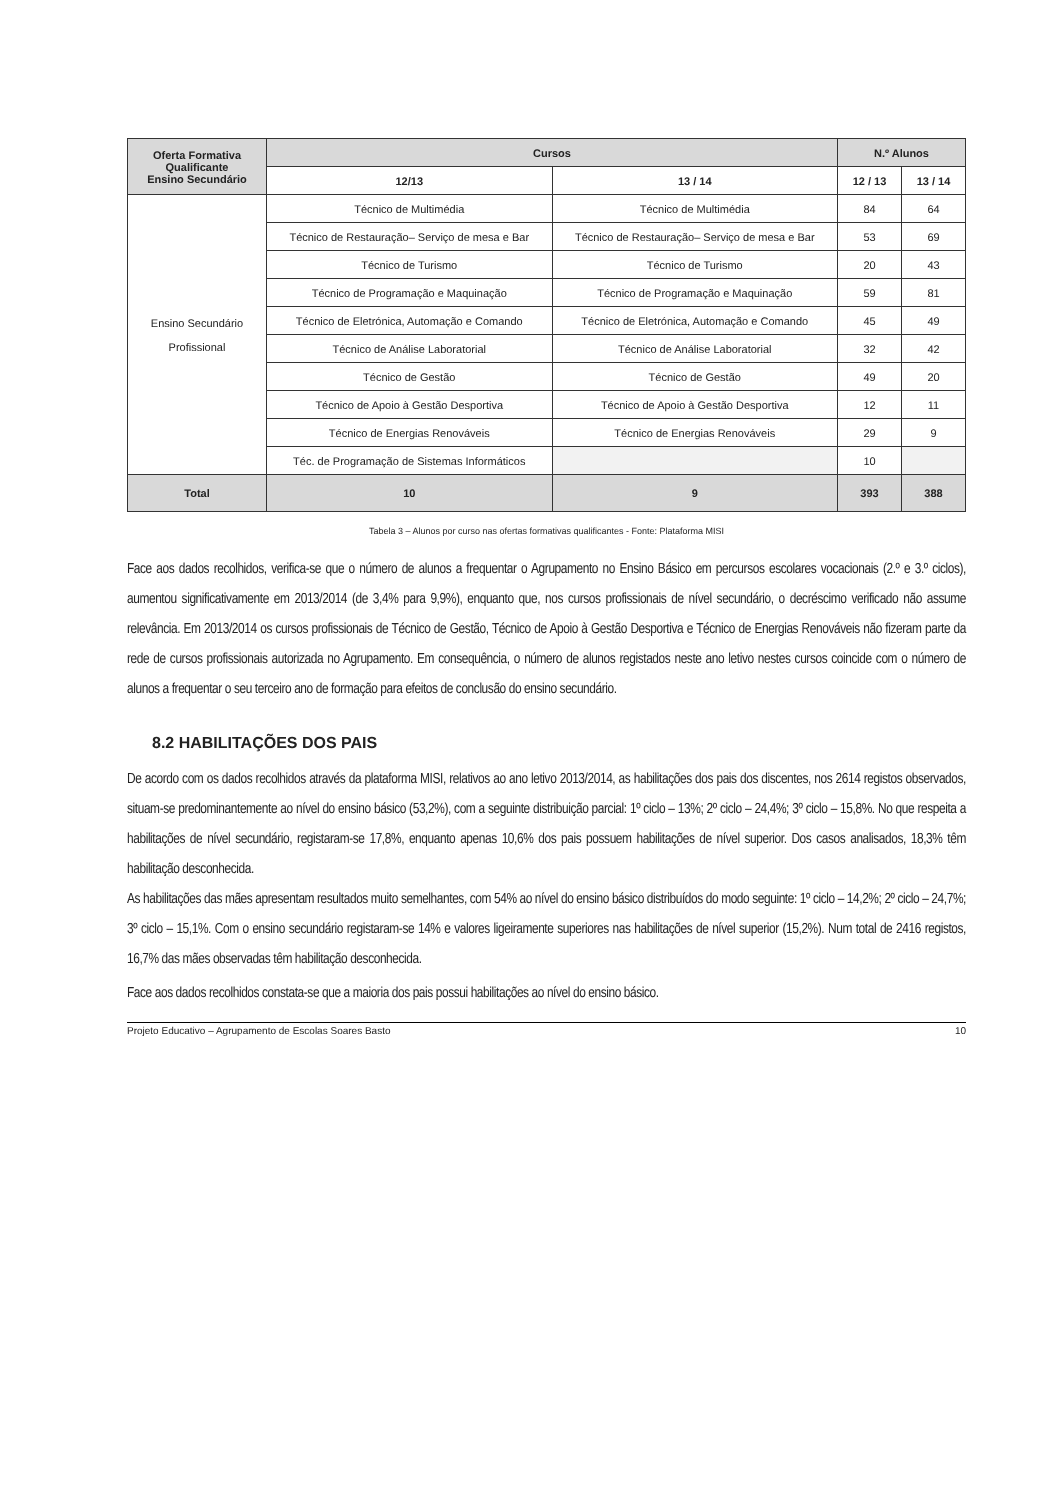| Oferta Formativa Qualificante Ensino Secundário | Cursos | | N.º Alunos | |
| --- | --- | --- | --- | --- |
| | 12/13 | 13 / 14 | 12 / 13 | 13 / 14 |
| Ensino Secundário Profissional | Técnico de Multimédia | Técnico de Multimédia | 84 | 64 |
| | Técnico de Restauração– Serviço de mesa e Bar | Técnico de Restauração– Serviço de mesa e Bar | 53 | 69 |
| | Técnico de Turismo | Técnico de Turismo | 20 | 43 |
| | Técnico de Programação e Maquinação | Técnico de Programação e Maquinação | 59 | 81 |
| | Técnico de Eletrónica, Automação e Comando | Técnico de Eletrónica, Automação e Comando | 45 | 49 |
| | Técnico de Análise Laboratorial | Técnico de Análise Laboratorial | 32 | 42 |
| | Técnico de Gestão | Técnico de Gestão | 49 | 20 |
| | Técnico de Apoio à Gestão Desportiva | Técnico de Apoio à Gestão Desportiva | 12 | 11 |
| | Técnico de Energias Renováveis | Técnico de Energias Renováveis | 29 | 9 |
| | Téc. de Programação de Sistemas Informáticos | | 10 | |
| Total | 10 | 9 | 393 | 388 |
Tabela 3 – Alunos por curso nas ofertas formativas qualificantes - Fonte: Plataforma MISI
Face aos dados recolhidos, verifica-se que o número de alunos a frequentar o Agrupamento no Ensino Básico em percursos escolares vocacionais (2.º e 3.º ciclos), aumentou significativamente em 2013/2014 (de 3,4% para 9,9%), enquanto que, nos cursos profissionais de nível secundário, o decréscimo verificado não assume relevância. Em 2013/2014 os cursos profissionais de Técnico de Gestão, Técnico de Apoio à Gestão Desportiva e Técnico de Energias Renováveis não fizeram parte da rede de cursos profissionais autorizada no Agrupamento. Em consequência, o número de alunos registados neste ano letivo nestes cursos coincide com o número de alunos a frequentar o seu terceiro ano de formação para efeitos de conclusão do ensino secundário.
8.2 HABILITAÇÕES DOS PAIS
De acordo com os dados recolhidos através da plataforma MISI, relativos ao ano letivo 2013/2014, as habilitações dos pais dos discentes, nos 2614 registos observados, situam-se predominantemente ao nível do ensino básico (53,2%), com a seguinte distribuição parcial: 1º ciclo – 13%; 2º ciclo – 24,4%; 3º ciclo – 15,8%. No que respeita a habilitações de nível secundário, registaram-se 17,8%, enquanto apenas 10,6% dos pais possuem habilitações de nível superior. Dos casos analisados, 18,3% têm habilitação desconhecida.
As habilitações das mães apresentam resultados muito semelhantes, com 54% ao nível do ensino básico distribuídos do modo seguinte: 1º ciclo – 14,2%; 2º ciclo – 24,7%; 3º ciclo – 15,1%. Com o ensino secundário registaram-se 14% e valores ligeiramente superiores nas habilitações de nível superior (15,2%). Num total de 2416 registos, 16,7% das mães observadas têm habilitação desconhecida.
Face aos dados recolhidos constata-se que a maioria dos pais possui habilitações ao nível do ensino básico.
Projeto Educativo – Agrupamento de Escolas Soares Basto 10